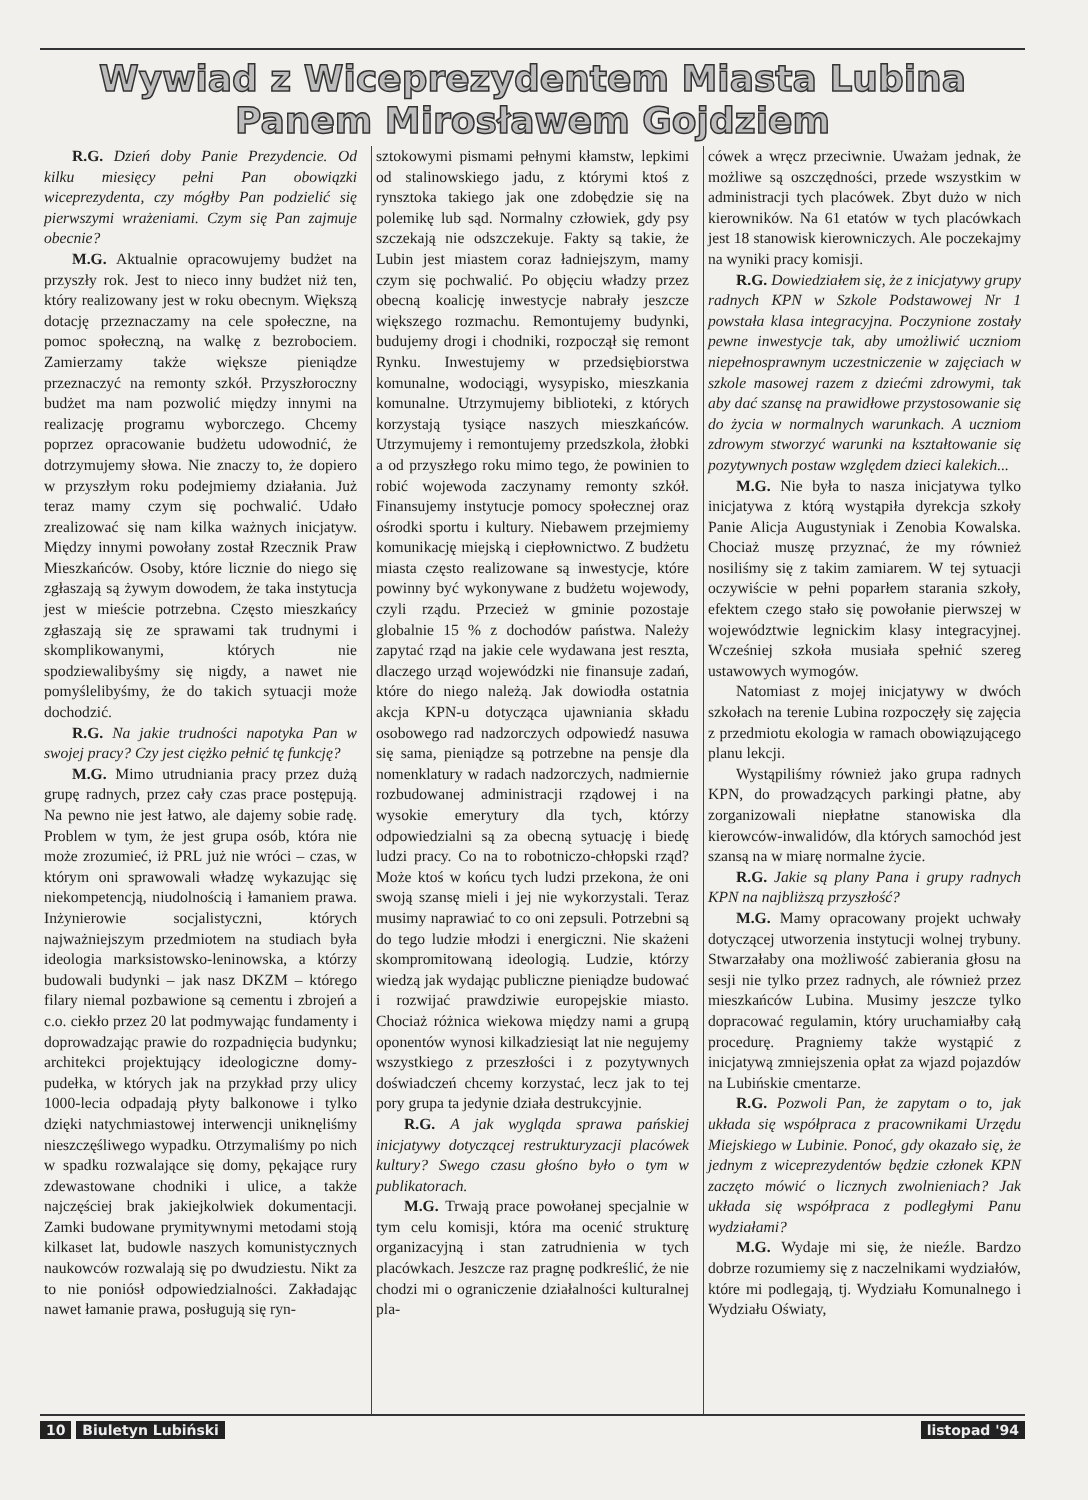Wywiad z Wiceprezydentem Miasta Lubina
Panem Mirosławem Gojdziem
R.G. Dzień doby Panie Prezydencie. Od kilku miesięcy pełni Pan obowiązki wiceprezydenta, czy mógłby Pan podzielić się pierwszymi wrażeniami. Czym się Pan zajmuje obecnie?
M.G. Aktualnie opracowujemy budżet na przyszły rok. Jest to nieco inny budżet niż ten, który realizowany jest w roku obecnym. Większą dotację przeznaczamy na cele społeczne, na pomoc społeczną, na walkę z bezrobociem. Zamierzamy także większe pieniądze przeznaczyć na remonty szkół. Przyszłoroczny budżet ma nam pozwolić między innymi na realizację programu wyborczego. Chcemy poprzez opracowanie budżetu udowodnić, że dotrzymujemy słowa. Nie znaczy to, że dopiero w przyszłym roku podejmiemy działania. Już teraz mamy czym się pochwalić. Udało zrealizować się nam kilka ważnych inicjatyw. Między innymi powołany został Rzecznik Praw Mieszkańców. Osoby, które licznie do niego się zgłaszają są żywym dowodem, że taka instytucja jest w mieście potrzebna. Często mieszkańcy zgłaszają się ze sprawami tak trudnymi i skomplikowanymi, których nie spodziewalibyśmy się nigdy, a nawet nie pomyślelibyśmy, że do takich sytuacji może dochodzić.
R.G. Na jakie trudności napotyka Pan w swojej pracy? Czy jest ciężko pełnić tę funkcję?
M.G. Mimo utrudniania pracy przez dużą grupę radnych, przez cały czas prace postępują. Na pewno nie jest łatwo, ale dajemy sobie radę. Problem w tym, że jest grupa osób, która nie może zrozumieć, iż PRL już nie wróci – czas, w którym oni sprawowali władzę wykazując się niekompetencją, niudolnością i łamaniem prawa. Inżynierowie socjalistyczni, których najważniejszym przedmiotem na studiach była ideologia marksistowsko-leninowska, a którzy budowali budynki – jak nasz DKZM – którego filary niemal pozbawione są cementu i zbrojeń a c.o. ciekło przez 20 lat podmywając fundamenty i doprowadzając prawie do rozpadnięcia budynku; architekci projektujący ideologiczne domy-pudełka, w których jak na przykład przy ulicy 1000-lecia odpadają płyty balkonowe i tylko dzięki natychmiastowej interwencji uniknęliśmy nieszczęśliwego wypadku. Otrzymaliśmy po nich w spadku rozwalające się domy, pękające rury zdewastowane chodniki i ulice, a także najczęściej brak jakiejkolwiek dokumentacji. Zamki budowane prymitywnymi metodami stoją kilkaset lat, budowle naszych komunistycznych naukowców rozwalają się po dwudziestu. Nikt za to nie poniósł odpowiedzialności. Zakładając nawet łamanie prawa, posługują się ryn-
sztokowymi pismami pełnymi kłamstw, lepkimi od stalinowskiego jadu, z którymi ktoś z rynsztoka takiego jak one zdobędzie się na polemikę lub sąd. Normalny człowiek, gdy psy szczekają nie odszczekuje. Fakty są takie, że Lubin jest miastem coraz ładniejszym, mamy czym się pochwalić. Po objęciu władzy przez obecną koalicję inwestycje nabrały jeszcze większego rozmachu. Remontujemy budynki, budujemy drogi i chodniki, rozpoczął się remont Rynku. Inwestujemy w przedsiębiorstwa komunalne, wodociągi, wysypisko, mieszkania komunalne. Utrzymujemy biblioteki, z których korzystają tysiące naszych mieszkańców. Utrzymujemy i remontujemy przedszkola, żłobki a od przyszłego roku mimo tego, że powinien to robić wojewoda zaczynamy remonty szkół. Finansujemy instytucje pomocy społecznej oraz ośrodki sportu i kultury. Niebawem przejmiemy komunikację miejską i ciepłownictwo. Z budżetu miasta często realizowane są inwestycje, które powinny być wykonywane z budżetu wojewody, czyli rządu. Przecież w gminie pozostaje globalnie 15 % z dochodów państwa. Należy zapytać rząd na jakie cele wydawana jest reszta, dlaczego urząd wojewódzki nie finansuje zadań, które do niego należą. Jak dowiodła ostatnia akcja KPN-u dotycząca ujawniania składu osobowego rad nadzorczych odpowiedź nasuwa się sama, pieniądze są potrzebne na pensje dla nomenklatury w radach nadzorczych, nadmiernie rozbudowanej administracji rządowej i na wysokie emerytury dla tych, którzy odpowiedzialni są za obecną sytuację i biedę ludzi pracy. Co na to robotniczo-chłopski rząd? Może ktoś w końcu tych ludzi przekona, że oni swoją szansę mieli i jej nie wykorzystali. Teraz musimy naprawiać to co oni zepsuli. Potrzebni są do tego ludzie młodzi i energiczni. Nie skażeni skompromitowaną ideologią. Ludzie, którzy wiedzą jak wydając publiczne pieniądze budować i rozwijać prawdziwie europejskie miasto. Chociaż różnica wiekowa między nami a grupą oponentów wynosi kilkadziesiąt lat nie negujemy wszystkiego z przeszłości i z pozytywnych doświadczeń chcemy korzystać, lecz jak to tej pory grupa ta jedynie działa destrukcyjnie.
R.G. A jak wygląda sprawa pańskiej inicjatywy dotyczącej restrukturyzacji placówek kultury? Swego czasu głośno było o tym w publikatorach.
M.G. Trwają prace powołanej specjalnie w tym celu komisji, która ma ocenić strukturę organizacyjną i stan zatrudnienia w tych placówkach. Jeszcze raz pragnę podkreślić, że nie chodzi mi o ograniczenie działalności kulturalnej pla-
cówek a wręcz przeciwnie. Uważam jednak, że możliwe są oszczędności, przede wszystkim w administracji tych placówek. Zbyt dużo w nich kierowników. Na 61 etatów w tych placówkach jest 18 stanowisk kierowniczych. Ale poczekajmy na wyniki pracy komisji.
R.G. Dowiedziałem się, że z inicjatywy grupy radnych KPN w Szkole Podstawowej Nr 1 powstała klasa integracyjna. Poczynione zostały pewne inwestycje tak, aby umożliwić uczniom niepełnosprawnym uczestniczenie w zajęciach w szkole masowej razem z dziećmi zdrowymi, tak aby dać szansę na prawidłowe przystosowanie się do życia w normalnych warunkach. A uczniom zdrowym stworzyć warunki na kształtowanie się pozytywnych postaw względem dzieci kalekich...
M.G. Nie była to nasza inicjatywa tylko inicjatywa z którą wystąpiła dyrekcja szkoły Panie Alicja Augustyniak i Zenobia Kowalska. Chociaż muszę przyznać, że my również nosiliśmy się z takim zamiarem. W tej sytuacji oczywiście w pełni poparłem starania szkoły, efektem czego stało się powołanie pierwszej w województwie legnickim klasy integracyjnej. Wcześniej szkoła musiała spełnić szereg ustawowych wymogów.
Natomiast z mojej inicjatywy w dwóch szkołach na terenie Lubina rozpoczęły się zajęcia z przedmiotu ekologia w ramach obowiązującego planu lekcji.
Wystąpiliśmy również jako grupa radnych KPN, do prowadzących parkingi płatne, aby zorganizowali niepłatne stanowiska dla kierowców-inwalidów, dla których samochód jest szansą na w miarę normalne życie.
R.G. Jakie są plany Pana i grupy radnych KPN na najbliższą przyszłość?
M.G. Mamy opracowany projekt uchwały dotyczącej utworzenia instytucji wolnej trybuny. Stwarzałaby ona możliwość zabierania głosu na sesji nie tylko przez radnych, ale również przez mieszkańców Lubina. Musimy jeszcze tylko dopracować regulamin, który uruchamiałby całą procedurę. Pragniemy także wystąpić z inicjatywą zmniejszenia opłat za wjazd pojazdów na Lubińskie cmentarze.
R.G. Pozwoli Pan, że zapytam o to, jak układa się współpraca z pracownikami Urzędu Miejskiego w Lubinie. Ponoć, gdy okazało się, że jednym z wiceprezydentów będzie członek KPN zaczęto mówić o licznych zwolnieniach? Jak układa się współpraca z podległymi Panu wydziałami?
M.G. Wydaje mi się, że nieźle. Bardzo dobrze rozumiemy się z naczelnikami wydziałów, które mi podlegają, tj. Wydziału Komunalnego i Wydziału Oświaty,
10 Biuletyn Lubiński listopad '94